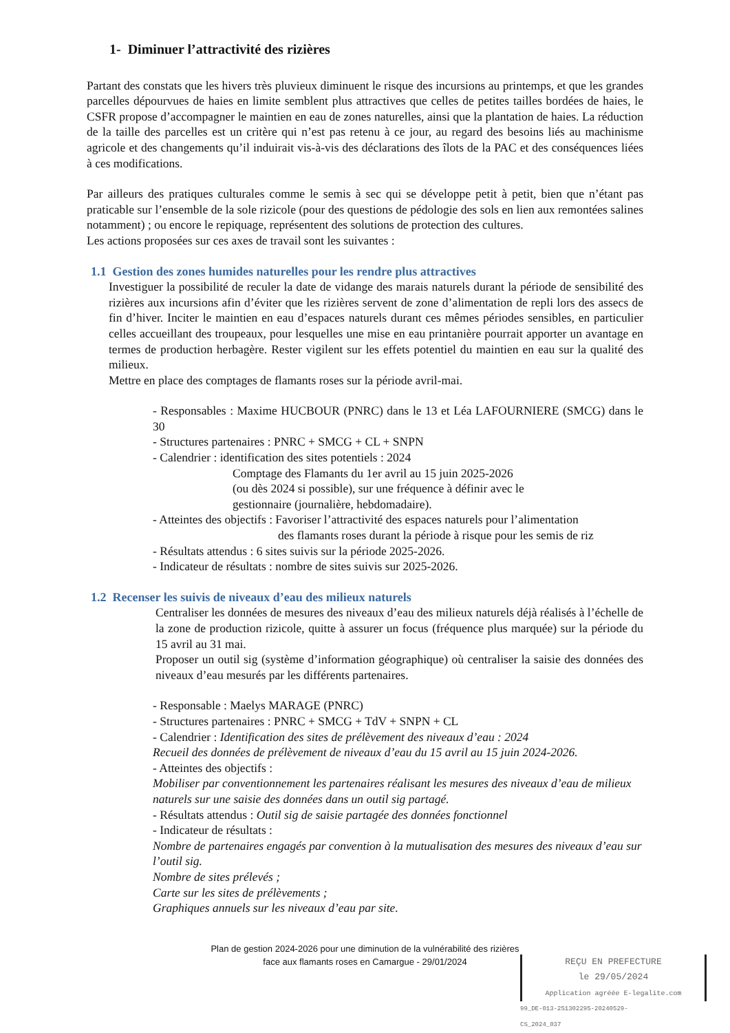1- Diminuer l’attractivité des rizières
Partant des constats que les hivers très pluvieux diminuent le risque des incursions au printemps, et que les grandes parcelles dépourvues de haies en limite semblent plus attractives que celles de petites tailles bordées de haies, le CSFR propose d’accompagner le maintien en eau de zones naturelles, ainsi que la plantation de haies. La réduction de la taille des parcelles est un critère qui n’est pas retenu à ce jour, au regard des besoins liés au machinisme agricole et des changements qu’il induirait vis-à-vis des déclarations des îlots de la PAC et des conséquences liées à ces modifications.
Par ailleurs des pratiques culturales comme le semis à sec qui se développe petit à petit, bien que n’étant pas praticable sur l’ensemble de la sole rizicole (pour des questions de pédologie des sols en lien aux remontées salines notamment) ; ou encore le repiquage, représentent des solutions de protection des cultures.
Les actions proposées sur ces axes de travail sont les suivantes :
1.1 Gestion des zones humides naturelles pour les rendre plus attractives
Investiguer la possibilité de reculer la date de vidange des marais naturels durant la période de sensibilité des rizières aux incursions afin d’éviter que les rizières servent de zone d’alimentation de repli lors des assecs de fin d’hiver. Inciter le maintien en eau d’espaces naturels durant ces mêmes périodes sensibles, en particulier celles accueillant des troupeaux, pour lesquelles une mise en eau printanière pourrait apporter un avantage en termes de production herbagère. Rester vigilent sur les effets potentiel du maintien en eau sur la qualité des milieux.
Mettre en place des comptages de flamants roses sur la période avril-mai.
- Responsables : Maxime HUCBOUR (PNRC) dans le 13 et Léa LAFOURNIERE (SMCG) dans le 30
- Structures partenaires : PNRC + SMCG + CL + SNPN
- Calendrier : identification des sites potentiels : 2024
Comptage des Flamants du 1er avril au 15 juin 2025-2026
(ou dès 2024 si possible), sur une fréquence à définir avec le
gestionnaire (journalière, hebdomadaire).
- Atteintes des objectifs : Favoriser l’attractivité des espaces naturels pour l’alimentation
des flamants roses durant la période à risque pour les semis de riz
- Résultats attendus : 6 sites suivis sur la période 2025-2026.
- Indicateur de résultats : nombre de sites suivis sur 2025-2026.
1.2 Recenser les suivis de niveaux d’eau des milieux naturels
Centraliser les données de mesures des niveaux d’eau des milieux naturels déjà réalisés à l’échelle de la zone de production rizicole, quitte à assurer un focus (fréquence plus marquée) sur la période du 15 avril au 31 mai.
Proposer un outil sig (système d’information géographique) où centraliser la saisie des données des niveaux d’eau mesurés par les différents partenaires.
- Responsable : Maelys MARAGE (PNRC)
- Structures partenaires : PNRC + SMCG + TdV + SNPN + CL
- Calendrier : Identification des sites de prélèvement des niveaux d’eau : 2024
Recueil des données de prélèvement de niveaux d’eau du 15 avril au 15 juin 2024-2026.
- Atteintes des objectifs :
Mobiliser par conventionnement les partenaires réalisant les mesures des niveaux d’eau de milieux naturels sur une saisie des données dans un outil sig partagé.
- Résultats attendus : Outil sig de saisie partagée des données fonctionnel
- Indicateur de résultats :
Nombre de partenaires engagés par convention à la mutualisation des mesures des niveaux d’eau sur l’outil sig.
Nombre de sites prélevés ;
Carte sur les sites de prélèvements ;
Graphiques annuels sur les niveaux d’eau par site.
Plan de gestion 2024-2026 pour une diminution de la vulnérabilité des rizières
face aux flamants roses en Camargue - 29/01/2024
REÇU EN PREFECTURE
le 29/05/2024
Application agréée E-legalite.com
99_DE-013-251302295-20240529-CS_2024_037